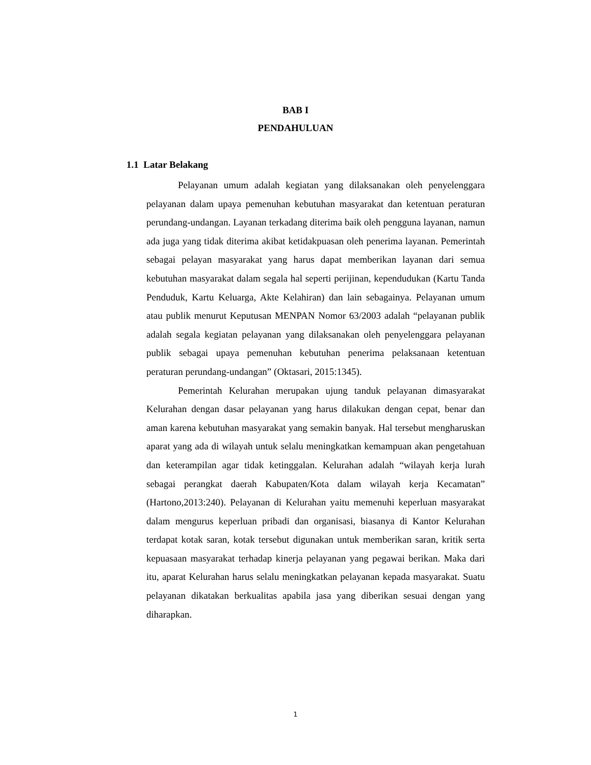BAB I
PENDAHULUAN
1.1 Latar Belakang
Pelayanan umum adalah kegiatan yang dilaksanakan oleh penyelenggara pelayanan dalam upaya pemenuhan kebutuhan masyarakat dan ketentuan peraturan perundang-undangan. Layanan terkadang diterima baik oleh pengguna layanan, namun ada juga yang tidak diterima akibat ketidakpuasan oleh penerima layanan. Pemerintah sebagai pelayan masyarakat yang harus dapat memberikan layanan dari semua kebutuhan masyarakat dalam segala hal seperti perijinan, kependudukan (Kartu Tanda Penduduk, Kartu Keluarga, Akte Kelahiran) dan lain sebagainya. Pelayanan umum atau publik menurut Keputusan MENPAN Nomor 63/2003 adalah “pelayanan publik adalah segala kegiatan pelayanan yang dilaksanakan oleh penyelenggara pelayanan publik sebagai upaya pemenuhan kebutuhan penerima pelaksanaan ketentuan peraturan perundang-undangan” (Oktasari, 2015:1345).
Pemerintah Kelurahan merupakan ujung tanduk pelayanan dimasyarakat Kelurahan dengan dasar pelayanan yang harus dilakukan dengan cepat, benar dan aman karena kebutuhan masyarakat yang semakin banyak. Hal tersebut mengharuskan aparat yang ada di wilayah untuk selalu meningkatkan kemampuan akan pengetahuan dan keterampilan agar tidak ketinggalan. Kelurahan adalah “wilayah kerja lurah sebagai perangkat daerah Kabupaten/Kota dalam wilayah kerja Kecamatan” (Hartono,2013:240). Pelayanan di Kelurahan yaitu memenuhi keperluan masyarakat dalam mengurus keperluan pribadi dan organisasi, biasanya di Kantor Kelurahan terdapat kotak saran, kotak tersebut digunakan untuk memberikan saran, kritik serta kepuasaan masyarakat terhadap kinerja pelayanan yang pegawai berikan. Maka dari itu, aparat Kelurahan harus selalu meningkatkan pelayanan kepada masyarakat. Suatu pelayanan dikatakan berkualitas apabila jasa yang diberikan sesuai dengan yang diharapkan.
1